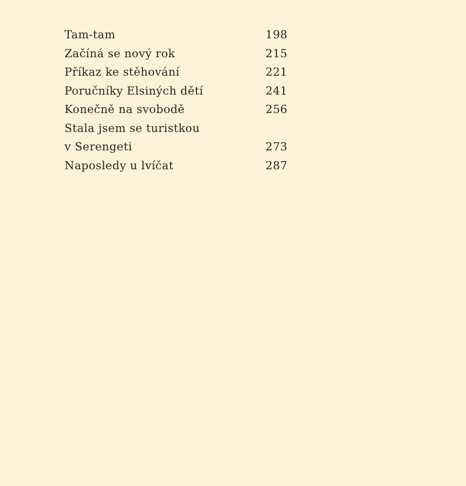Tam-tam 198
Začíná se nový rok 215
Příkaz ke stěhování 221
Poručníky Elsiných dětí 241
Konečně na svobodě 256
Stala jsem se turistkou
v Serengeti 273
Naposledy u lvíčat 287